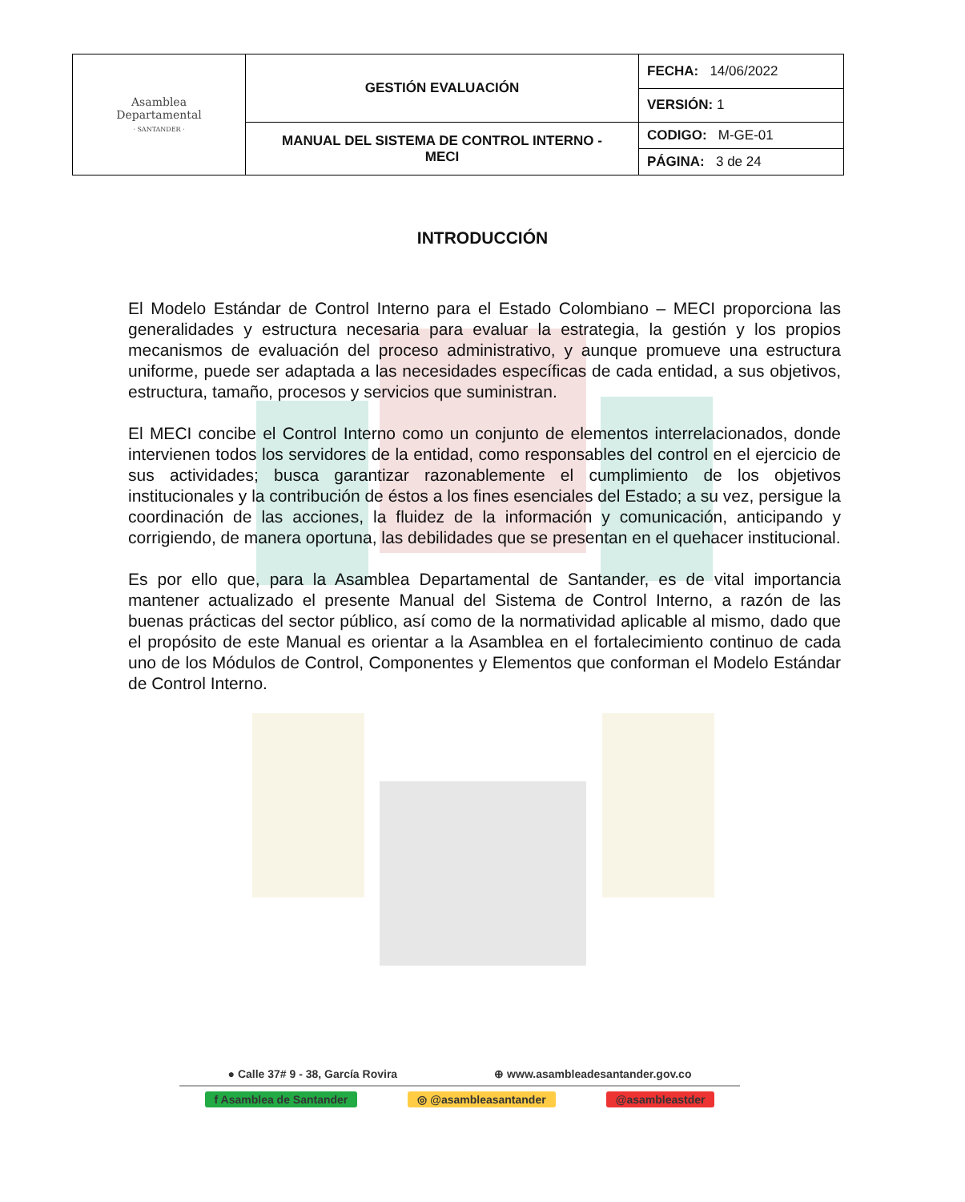| Asamblea Departamental · SANTANDER · | GESTIÓN EVALUACIÓN | FECHA: 14/06/2022 |
| | | VERSIÓN: 1 |
| | MANUAL DEL SISTEMA DE CONTROL INTERNO - MECI | CODIGO: M-GE-01 |
| | | PÁGINA: 3 de 24 |
INTRODUCCIÓN
El Modelo Estándar de Control Interno para el Estado Colombiano – MECI proporciona las generalidades y estructura necesaria para evaluar la estrategia, la gestión y los propios mecanismos de evaluación del proceso administrativo, y aunque promueve una estructura uniforme, puede ser adaptada a las necesidades específicas de cada entidad, a sus objetivos, estructura, tamaño, procesos y servicios que suministran.
El MECI concibe el Control Interno como un conjunto de elementos interrelacionados, donde intervienen todos los servidores de la entidad, como responsables del control en el ejercicio de sus actividades; busca garantizar razonablemente el cumplimiento de los objetivos institucionales y la contribución de éstos a los fines esenciales del Estado; a su vez, persigue la coordinación de las acciones, la fluidez de la información y comunicación, anticipando y corrigiendo, de manera oportuna, las debilidades que se presentan en el quehacer institucional.
Es por ello que, para la Asamblea Departamental de Santander, es de vital importancia mantener actualizado el presente Manual del Sistema de Control Interno, a razón de las buenas prácticas del sector público, así como de la normatividad aplicable al mismo, dado que el propósito de este Manual es orientar a la Asamblea en el fortalecimiento continuo de cada uno de los Módulos de Control, Componentes y Elementos que conforman el Modelo Estándar de Control Interno.
● Calle 37# 9 - 38, García Rovira ⊕ www.asambleadesantander.gov.co
f Asamblea de Santander ◎ @asambleasantander @asambleastder